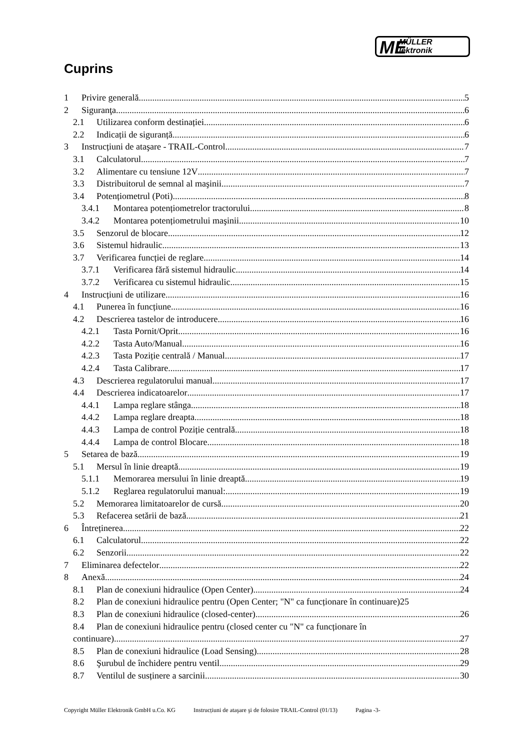ME MÜLLER
lektronik
Cuprins
1 Privire generală 5
2 Siguranţa 6
2.1 Utilizarea conform destinației 6
2.2 Indicații de siguranță 6
3 Instrucțiuni de ataşare - TRAIL-Control 7
3.1 Calculatorul 7
3.2 Alimentare cu tensiune 12V 7
3.3 Distribuitorul de semnal al maşinii 7
3.4 Potențiometrul (Poti) 8
3.4.1 Montarea potențiometrelor tractorului 8
3.4.2 Montarea potențiometrului maşinii 10
3.5 Senzorul de blocare 12
3.6 Sistemul hidraulic 13
3.7 Verificarea funcției de reglare 14
3.7.1 Verificarea fără sistemul hidraulic 14
3.7.2 Verificarea cu sistemul hidraulic 15
4 Instrucțiuni de utilizare 16
4.1 Punerea în funcțiune 16
4.2 Descrierea tastelor de introducere 16
4.2.1 Tasta Pornit/Oprit 16
4.2.2 Tasta Auto/Manual 16
4.2.3 Tasta Poziție centrală / Manual 17
4.2.4 Tasta Calibrare 17
4.3 Descrierea regulatorului manual 17
4.4 Descrierea indicatoarelor 17
4.4.1 Lampa reglare stânga 18
4.4.2 Lampa reglare dreapta 18
4.4.3 Lampa de control Poziție centrală 18
4.4.4 Lampa de control Blocare 18
5 Setarea de bază 19
5.1 Mersul în linie dreaptă 19
5.1.1 Memorarea mersului în linie dreaptă 19
5.1.2 Reglarea regulatorului manual: 19
5.2 Memorarea limitatoarelor de cursă 20
5.3 Refacerea setării de bază 21
6 Întreținerea 22
6.1 Calculatorul 22
6.2 Senzorii 22
7 Eliminarea defectelor 22
8 Anexă 24
8.1 Plan de conexiuni hidraulice (Open Center) 24
8.2 Plan de conexiuni hidraulice pentru (Open Center; "N" ca funcționare în continuare) 25
8.3 Plan de conexiuni hidraulice (closed-center) 26
8.4 Plan de conexiuni hidraulice pentru (closed center cu "N" ca funcționare în
continuare) 27
8.5 Plan de conexiuni hidraulice (Load Sensing) 28
8.6 Şurubul de închidere pentru ventil 29
8.7 Ventilul de susținere a sarcinii 30
Copyright Müller Elektronik GmbH u.Co. KG Instrucțiuni de ataşare şi de folosire TRAIL-Control (01/13) Pagina -3-